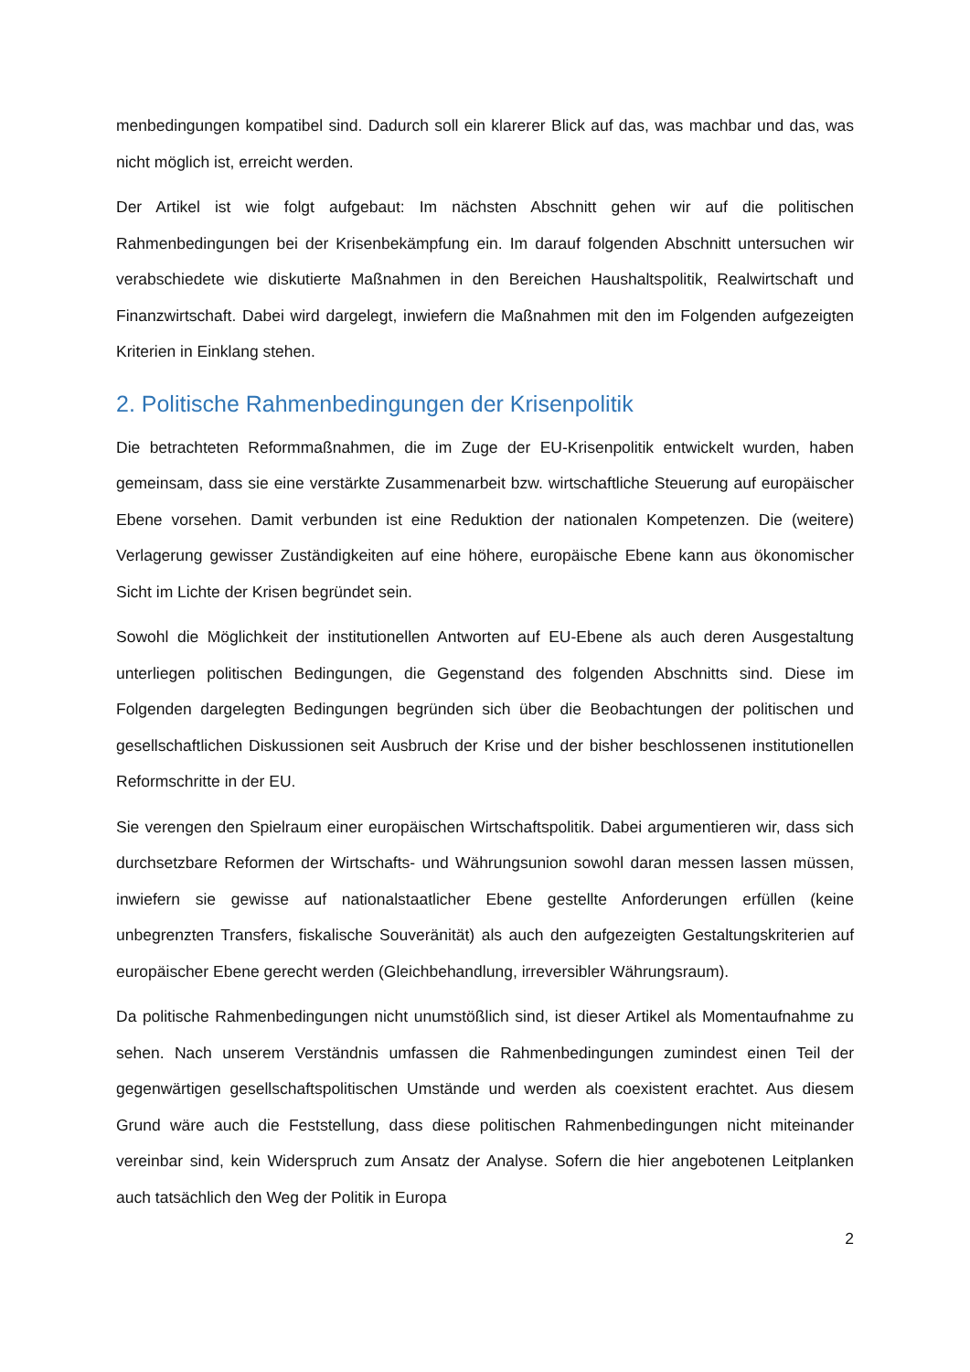menbedingungen kompatibel sind. Dadurch soll ein klarerer Blick auf das, was machbar und das, was nicht möglich ist, erreicht werden.
Der Artikel ist wie folgt aufgebaut: Im nächsten Abschnitt gehen wir auf die politischen Rahmenbedingungen bei der Krisenbekämpfung ein. Im darauf folgenden Abschnitt untersuchen wir verabschiedete wie diskutierte Maßnahmen in den Bereichen Haushaltspolitik, Realwirtschaft und Finanzwirtschaft. Dabei wird dargelegt, inwiefern die Maßnahmen mit den im Folgenden aufgezeigten Kriterien in Einklang stehen.
2. Politische Rahmenbedingungen der Krisenpolitik
Die betrachteten Reformmaßnahmen, die im Zuge der EU-Krisenpolitik entwickelt wurden, haben gemeinsam, dass sie eine verstärkte Zusammenarbeit bzw. wirtschaftliche Steuerung auf europäischer Ebene vorsehen. Damit verbunden ist eine Reduktion der nationalen Kompetenzen. Die (weitere) Verlagerung gewisser Zuständigkeiten auf eine höhere, europäische Ebene kann aus ökonomischer Sicht im Lichte der Krisen begründet sein.
Sowohl die Möglichkeit der institutionellen Antworten auf EU-Ebene als auch deren Ausgestaltung unterliegen politischen Bedingungen, die Gegenstand des folgenden Abschnitts sind. Diese im Folgenden dargelegten Bedingungen begründen sich über die Beobachtungen der politischen und gesellschaftlichen Diskussionen seit Ausbruch der Krise und der bisher beschlossenen institutionellen Reformschritte in der EU.
Sie verengen den Spielraum einer europäischen Wirtschaftspolitik. Dabei argumentieren wir, dass sich durchsetzbare Reformen der Wirtschafts- und Währungsunion sowohl daran messen lassen müssen, inwiefern sie gewisse auf nationalstaatlicher Ebene gestellte Anforderungen erfüllen (keine unbegrenzten Transfers, fiskalische Souveränität) als auch den aufgezeigten Gestaltungskriterien auf europäischer Ebene gerecht werden (Gleichbehandlung, irreversibler Währungsraum).
Da politische Rahmenbedingungen nicht unumstößlich sind, ist dieser Artikel als Momentaufnahme zu sehen. Nach unserem Verständnis umfassen die Rahmenbedingungen zumindest einen Teil der gegenwärtigen gesellschaftspolitischen Umstände und werden als coexistent erachtet. Aus diesem Grund wäre auch die Feststellung, dass diese politischen Rahmenbedingungen nicht miteinander vereinbar sind, kein Widerspruch zum Ansatz der Analyse. Sofern die hier angebotenen Leitplanken auch tatsächlich den Weg der Politik in Europa
2